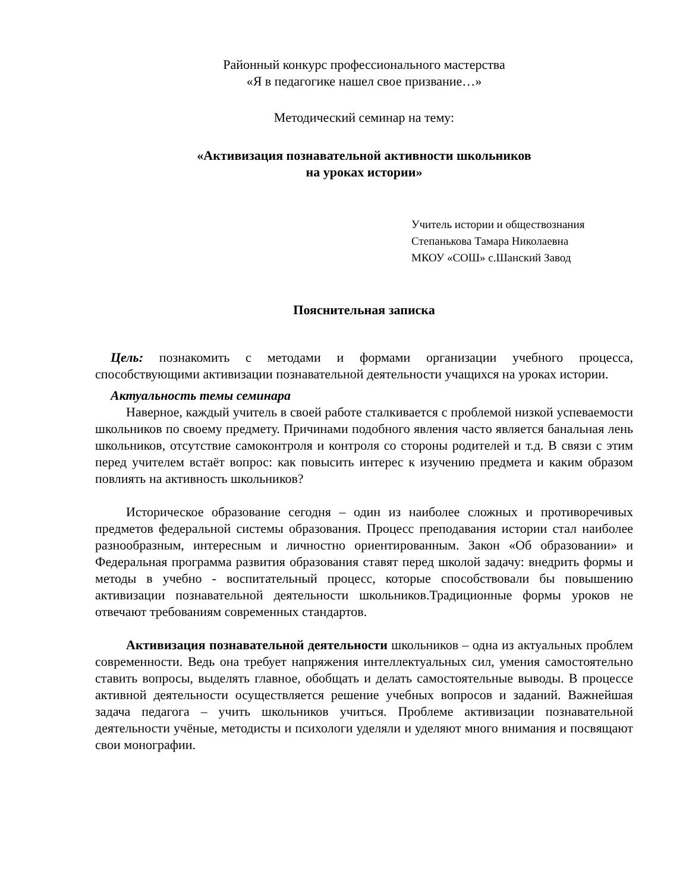Районный конкурс профессионального мастерства
«Я в педагогике нашел свое призвание…»
Методический семинар на тему:
«Активизация познавательной активности школьников
на уроках истории»
Учитель истории и обществознания
Степанькова Тамара Николаевна
МКОУ «СОШ» с.Шанский Завод
Пояснительная записка
Цель: познакомить с методами и формами организации учебного процесса, способствующими активизации познавательной деятельности учащихся на уроках истории.
Актуальность темы семинара
Наверное, каждый учитель в своей работе сталкивается с проблемой низкой успеваемости школьников по своему предмету. Причинами подобного явления часто является банальная лень школьников, отсутствие самоконтроля и контроля со стороны родителей и т.д. В связи с этим перед учителем встаёт вопрос: как повысить интерес к изучению предмета и каким образом повлиять на активность школьников?
Историческое образование сегодня – один из наиболее сложных и противоречивых предметов федеральной системы образования. Процесс преподавания истории стал наиболее разнообразным, интересным и личностно ориентированным. Закон «Об образовании» и Федеральная программа развития образования ставят перед школой задачу: внедрить формы и методы в учебно - воспитательный процесс, которые способствовали бы повышению активизации познавательной деятельности школьников.Традиционные формы уроков не отвечают требованиям современных стандартов.
Активизация познавательной деятельности школьников – одна из актуальных проблем современности. Ведь она требует напряжения интеллектуальных сил, умения самостоятельно ставить вопросы, выделять главное, обобщать и делать самостоятельные выводы. В процессе активной деятельности осуществляется решение учебных вопросов и заданий. Важнейшая задача педагога – учить школьников учиться. Проблеме активизации познавательной деятельности учёные, методисты и психологи уделяли и уделяют много внимания и посвящают свои монографии.